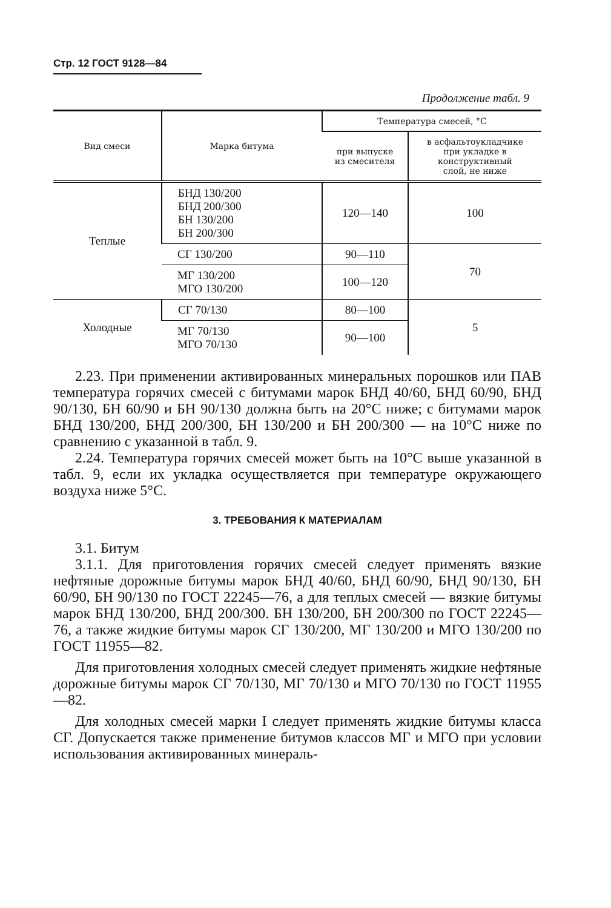Стр. 12 ГОСТ 9128—84
Продолжение табл. 9
| Вид смеси | Марка битума | Температура смесей, °С | |
| --- | --- | --- | --- |
| | | при выпуске из смесителя | в асфальтоукладчике при укладке в конструктивный слой, не ниже |
| Теплые | БНД 130/200 БНД 200/300 БН 130/200 БН 200/300 | 120—140 | 100 |
| | СГ 130/200 | 90—110 | 70 |
| | МГ 130/200 МГО 130/200 | 100—120 | |
| Холодные | СГ 70/130 | 80—100 | 5 |
| | МГ 70/130 МГО 70/130 | 90—100 | |
2.23. При применении активированных минеральных порошков или ПАВ температура горячих смесей с битумами марок БНД 40/60, БНД 60/90, БНД 90/130, БН 60/90 и БН 90/130 должна быть на 20°С ниже; с битумами марок БНД 130/200, БНД 200/300, БН 130/200 и БН 200/300 — на 10°С ниже по сравнению с указанной в табл. 9.
2.24. Температура горячих смесей может быть на 10°С выше указанной в табл. 9, если их укладка осуществляется при температуре окружающего воздуха ниже 5°С.
3. ТРЕБОВАНИЯ К МАТЕРИАЛАМ
3.1. Битум
3.1.1. Для приготовления горячих смесей следует применять вязкие нефтяные дорожные битумы марок БНД 40/60, БНД 60/90, БНД 90/130, БН 60/90, БН 90/130 по ГОСТ 22245—76, а для теплых смесей — вязкие битумы марок БНД 130/200, БНД 200/300. БН 130/200, БН 200/300 по ГОСТ 22245—76, а также жидкие битумы марок СГ 130/200, МГ 130/200 и МГО 130/200 по ГОСТ 11955—82.
Для приготовления холодных смесей следует применять жидкие нефтяные дорожные битумы марок СГ 70/130, МГ 70/130 и МГО 70/130 по ГОСТ 11955—82.
Для холодных смесей марки I следует применять жидкие битумы класса СГ. Допускается также применение битумов классов МГ и МГО при условии использования активированных минераль-